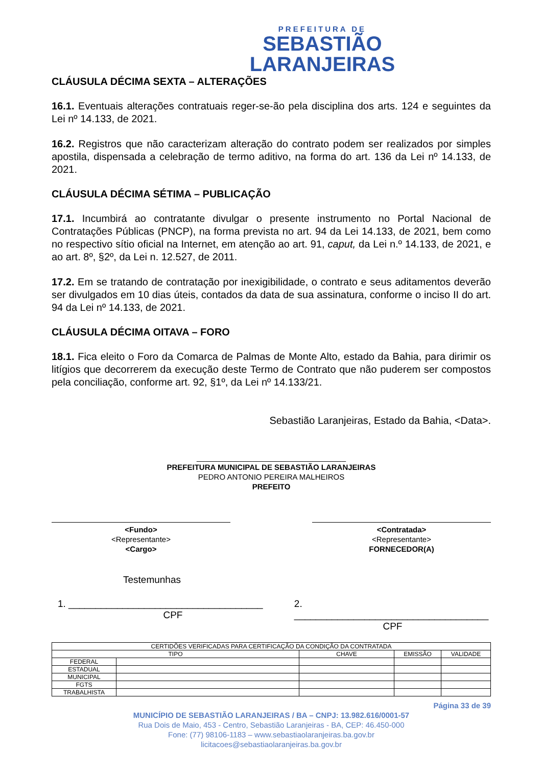PREFEITURA DE
SEBASTIÃO
LARANJEIRAS
CLÁUSULA DÉCIMA SEXTA – ALTERAÇÕES
16.1. Eventuais alterações contratuais reger-se-ão pela disciplina dos arts. 124 e seguintes da Lei nº 14.133, de 2021.
16.2. Registros que não caracterizam alteração do contrato podem ser realizados por simples apostila, dispensada a celebração de termo aditivo, na forma do art. 136 da Lei nº 14.133, de 2021.
CLÁUSULA DÉCIMA SÉTIMA – PUBLICAÇÃO
17.1. Incumbirá ao contratante divulgar o presente instrumento no Portal Nacional de Contratações Públicas (PNCP), na forma prevista no art. 94 da Lei 14.133, de 2021, bem como no respectivo sítio oficial na Internet, em atenção ao art. 91, caput, da Lei n.º 14.133, de 2021, e ao art. 8º, §2º, da Lei n. 12.527, de 2011.
17.2. Em se tratando de contratação por inexigibilidade, o contrato e seus aditamentos deverão ser divulgados em 10 dias úteis, contados da data de sua assinatura, conforme o inciso II do art. 94 da Lei nº 14.133, de 2021.
CLÁUSULA DÉCIMA OITAVA – FORO
18.1. Fica eleito o Foro da Comarca de Palmas de Monte Alto, estado da Bahia, para dirimir os litígios que decorrerem da execução deste Termo de Contrato que não puderem ser compostos pela conciliação, conforme art. 92, §1º, da Lei nº 14.133/21.
Sebastião Laranjeiras, Estado da Bahia, <Data>.
___________________________________
PREFEITURA MUNICIPAL DE SEBASTIÃO LARANJEIRAS
PEDRO ANTONIO PEREIRA MALHEIROS
PREFEITO
<Fundo>
<Representante>
<Cargo>
<Contratada>
<Representante>
FORNECEDOR(A)
Testemunhas
1. ____________________________________
CPF
2. ____________________________________
CPF
| CERTIDÕES VERIFICADAS PARA CERTIFICAÇÃO DA CONDIÇÃO DA CONTRATADA | | | | |
| --- | --- | --- | --- | --- |
| TIPO | | CHAVE | EMISSÃO | VALIDADE |
| FEDERAL | | | | |
| ESTADUAL | | | | |
| MUNICIPAL | | | | |
| FGTS | | | | |
| TRABALHISTA | | | | |
Página 33 de 39
MUNICÍPIO DE SEBASTIÃO LARANJEIRAS / BA – CNPJ: 13.982.616/0001-57
Rua Dois de Maio, 453 - Centro, Sebastião Laranjeiras - BA, CEP: 46.450-000
Fone: (77) 98106-1183 – www.sebastiaolaranjeiras.ba.gov.br
licitacoes@sebastiaolaranjeiras.ba.gov.br